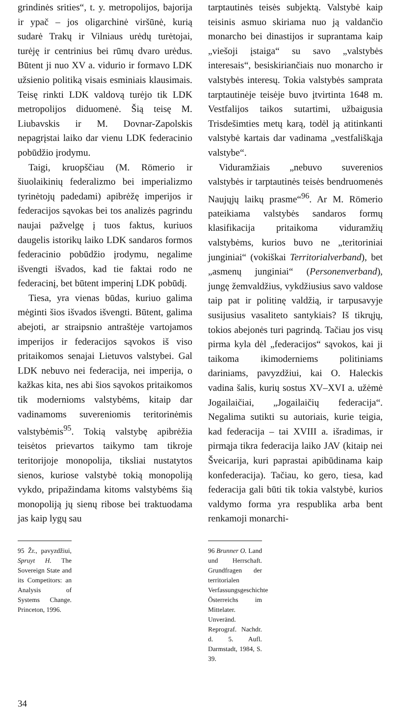grindinės srities“, t. y. metropolijos, bajorija ir ypač – jos oligarchinė viršūnė, kurią sudarė Trakų ir Vilniaus urėdų turėtojai, turėję ir centrinius bei rūmų dvaro urėdus. Būtent ji nuo XV a. vidurio ir formavo LDK užsienio politiką visais esminiais klausimais. Teisę rinkti LDK valdovą turėjo tik LDK metropolijos diduomenė. Šią teisę M. Liubavskis ir M. Dovnar-Zapolskis nepagrįstai laiko dar vienu LDK federacinio pobūdžio įrodymu.
Taigi, kruopščiau (M. Römerio ir šiuolaikinių federalizmo bei imperializmo tyrinėtojų padedami) apibrėžę imperijos ir federacijos sąvokas bei tos analizės pagrindu naujai pažvelgę į tuos faktus, kuriuos daugelis istorikų laiko LDK sandaros formos federacinio pobūdžio įrodymu, negalime išvengti išvados, kad tie faktai rodo ne federacinį, bet būtent imperinį LDK pobūdį.
Tiesa, yra vienas būdas, kuriuo galima mėginti šios išvados išvengti. Būtent, galima abejoti, ar straipsnio antraštėje vartojamos imperijos ir federacijos sąvokos iš viso pritaikomos senajai Lietuvos valstybei. Gal LDK nebuvo nei federacija, nei imperija, o kažkas kita, nes abi šios sąvokos pritaikomos tik modernioms valstybėms, kitaip dar vadinamoms suvereniomis teritorinėmis valstybėmis<sup>95</sup>. Tokią valstybę apibrėžia teisėtos prievartos taikymo tam tikroje teritorijoje monopolija, tiksliai nustatytos sienos, kuriose valstybė tokią monopoliją vykdo, pripažindama kitoms valstybėms šią monopoliją jų sienų ribose bei traktuodama jas kaip lygų sau
95 Žr., pavyzdžiui, Spruyt H. The Sovereign State and its Competitors: an Analysis of Systems Change. Princeton, 1996.
tarptautinės teisės subjektą. Valstybė kaip teisinis asmuo skiriama nuo ją valdančio monarcho bei dinastijos ir suprantama kaip „viešoji įstaiga“ su savo „valstybės interesais“, besiskiriančiais nuo monarcho ir valstybės interesų. Tokia valstybės samprata tarptautinėje teisėje buvo įtvirtinta 1648 m. Vestfalijos taikos sutartimi, užbaigusia Trisdešimties metų karą, todėl ją atitinkanti valstybė kartais dar vadinama „vestfališkąja valstybe“.
Viduramžiais „nebuvo suverenios valstybės ir tarptautinės teisės bendruomenės Naujųjų laikų prasme“<sup>96</sup>. Ar M. Römerio pateikiama valstybės sandaros formų klasifikacija pritaikoma viduramžių valstybėms, kurios buvo ne „teritoriniai junginiai“ (vokiškai Territorialverband), bet „asmenų junginiai“ (Personenverband), jungę žemvaldžius, vykdžiusius savo valdose taip pat ir politinę valdžią, ir tarpusavyje susijusius vasaliteto santykiais? Iš tikrųjų, tokios abejonės turi pagrindą. Tačiau jos visų pirma kyla dėl „federacijos“ sąvokos, kai ji taikoma ikimoderniems politiniams dariniams, pavyzdžiui, kai O. Haleckis vadina šalis, kurių sostus XV–XVI a. užėmė Jogailaičiai, „Jogailaičių federacija“. Negalima sutikti su autoriais, kurie teigia, kad federacija – tai XVIII a. išradimas, ir pirmąja tikra federacija laiko JAV (kitaip nei Šveicarija, kuri paprastai apibūdinama kaip konfederacija). Tačiau, ko gero, tiesa, kad federacija gali būti tik tokia valstybė, kurios valdymo forma yra respublika arba bent renkamoji monarchi-
96 Brunner O. Land und Herrschaft. Grundfragen der territorialen Verfassungsgeschichte Österreichs im Mittelater. Unveränd. Reprograf. Nachdr. d. 5. Aufl. Darmstadt, 1984, S. 39.
34